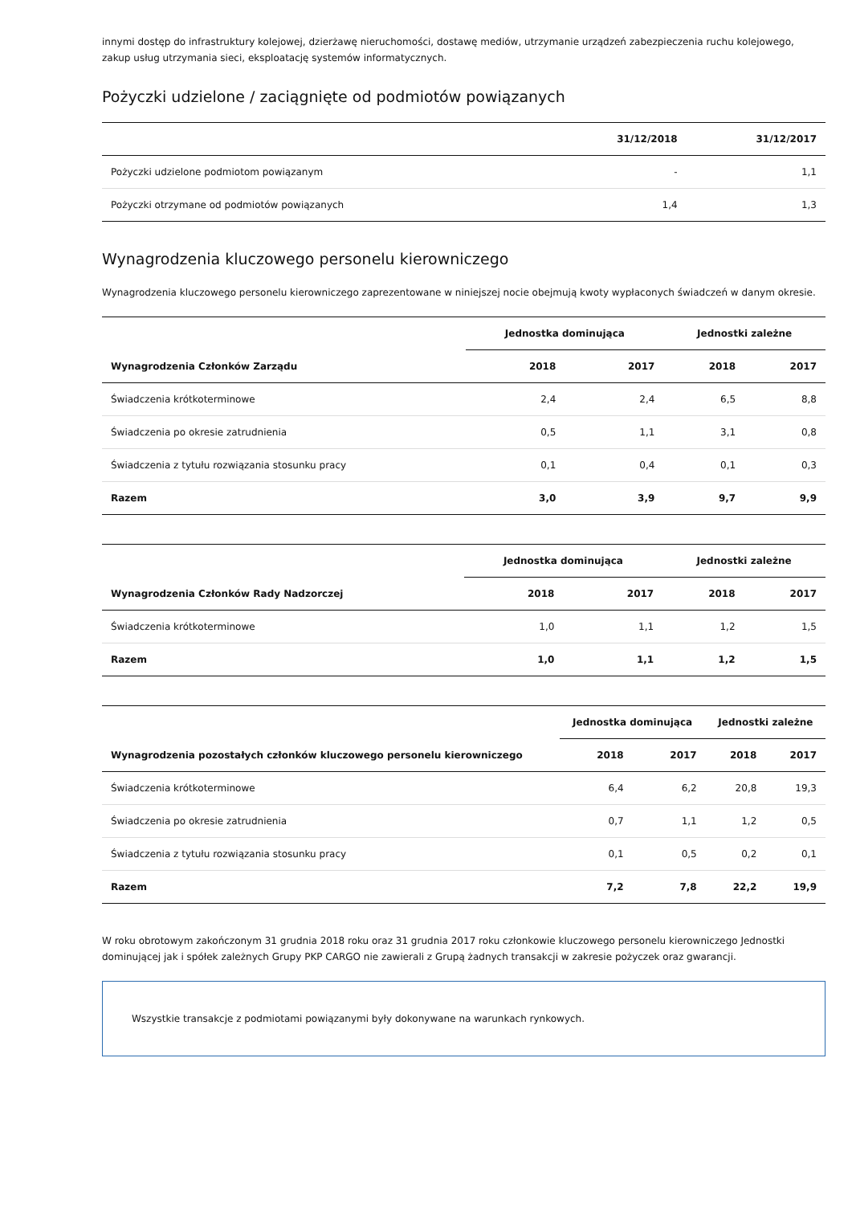innymi dostęp do infrastruktury kolejowej, dzierżawę nieruchomości, dostawę mediów, utrzymanie urządzeń zabezpieczenia ruchu kolejowego, zakup usług utrzymania sieci, eksploatację systemów informatycznych.
Pożyczki udzielone / zaciągnięte od podmiotów powiązanych
| | 31/12/2018 | 31/12/2017 |
| --- | --- | --- |
| Pożyczki udzielone podmiotom powiązanym | - | 1,1 |
| Pożyczki otrzymane od podmiotów powiązanych | 1,4 | 1,3 |
Wynagrodzenia kluczowego personelu kierowniczego
Wynagrodzenia kluczowego personelu kierowniczego zaprezentowane w niniejszej nocie obejmują kwoty wypłaconych świadczeń w danym okresie.
| | Jednostka dominująca | | Jednostki zależne | |
| --- | --- | --- | --- | --- |
| Wynagrodzenia Członków Zarządu | 2018 | 2017 | 2018 | 2017 |
| Świadczenia krótkoterminowe | 2,4 | 2,4 | 6,5 | 8,8 |
| Świadczenia po okresie zatrudnienia | 0,5 | 1,1 | 3,1 | 0,8 |
| Świadczenia z tytułu rozwiązania stosunku pracy | 0,1 | 0,4 | 0,1 | 0,3 |
| Razem | 3,0 | 3,9 | 9,7 | 9,9 |
| | Jednostka dominująca | | Jednostki zależne | |
| --- | --- | --- | --- | --- |
| Wynagrodzenia Członków Rady Nadzorczej | 2018 | 2017 | 2018 | 2017 |
| Świadczenia krótkoterminowe | 1,0 | 1,1 | 1,2 | 1,5 |
| Razem | 1,0 | 1,1 | 1,2 | 1,5 |
| | Jednostka dominująca | | Jednostki zależne | |
| --- | --- | --- | --- | --- |
| Wynagrodzenia pozostałych członków kluczowego personelu kierowniczego | 2018 | 2017 | 2018 | 2017 |
| Świadczenia krótkoterminowe | 6,4 | 6,2 | 20,8 | 19,3 |
| Świadczenia po okresie zatrudnienia | 0,7 | 1,1 | 1,2 | 0,5 |
| Świadczenia z tytułu rozwiązania stosunku pracy | 0,1 | 0,5 | 0,2 | 0,1 |
| Razem | 7,2 | 7,8 | 22,2 | 19,9 |
W roku obrotowym zakończonym 31 grudnia 2018 roku oraz 31 grudnia 2017 roku członkowie kluczowego personelu kierowniczego Jednostki dominującej jak i spółek zależnych Grupy PKP CARGO nie zawierali z Grupą żadnych transakcji w zakresie pożyczek oraz gwarancji.
Wszystkie transakcje z podmiotami powiązanymi były dokonywane na warunkach rynkowych.